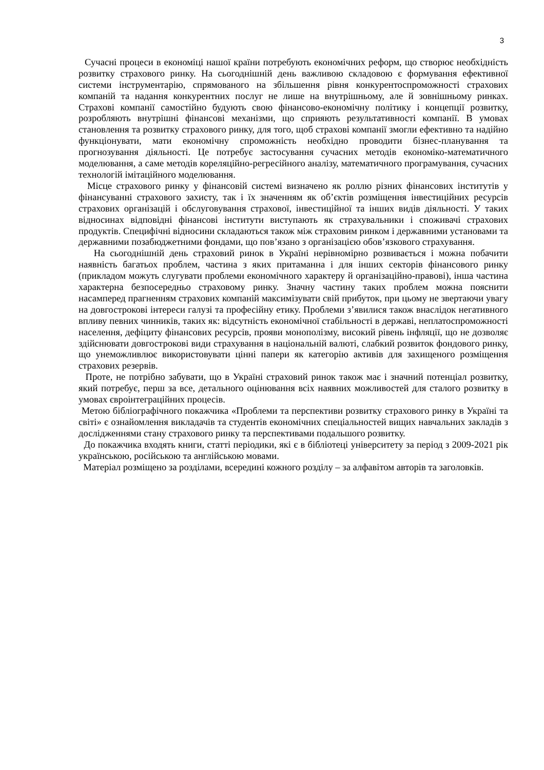3
Сучасні процеси в економіці нашої країни потребують економічних реформ, що створює необхідність розвитку страхового ринку. На сьогоднішній день важливою складовою є формування ефективної системи інструментарію, спрямованого на збільшення рівня конкурентоспроможності страхових компаній та надання конкурентних послуг не лише на внутрішньому, але й зовнішньому ринках. Страхові компанії самостійно будують свою фінансово-економічну політику і концепції розвитку, розробляють внутрішні фінансові механізми, що сприяють результативності компанії. В умовах становлення та розвитку страхового ринку, для того, щоб страхові компанії змогли ефективно та надійно функціонувати, мати економічну спроможність необхідно проводити бізнес-планування та прогнозування діяльності. Це потребує застосування сучасних методів економіко-математичного моделювання, а саме методів кореляційно-регресійного аналізу, математичного програмування, сучасних технологій імітаційного моделювання.
Місце страхового ринку у фінансовій системі визначено як роллю різних фінансових інститутів у фінансуванні страхового захисту, так і їх значенням як об’єктів розміщення інвестиційних ресурсів страхових організацій і обслуговування страхової, інвестиційної та інших видів діяльності. У таких відносинах відповідні фінансові інститути виступають як страхувальники і споживачі страхових продуктів. Специфічні відносини складаються також між страховим ринком і державними установами та державними позабюджетними фондами, що пов’язано з організацією обов’язкового страхування.
На сьогоднішній день страховий ринок в Україні нерівномірно розвивається і можна побачити наявність багатьох проблем, частина з яких притаманна і для інших секторів фінансового ринку (прикладом можуть слугувати проблеми економічного характеру й організаційно-правові), інша частина характерна безпосередньо страховому ринку. Значну частину таких проблем можна пояснити насамперед прагненням страхових компаній максимізувати свій прибуток, при цьому не звертаючи увагу на довгострокові інтереси галузі та професійну етику. Проблеми з’явилися також внаслідок негативного впливу певних чинників, таких як: відсутність економічної стабільності в державі, неплатоспроможності населення, дефіциту фінансових ресурсів, прояви монополізму, високий рівень інфляції, що не дозволяє здійснювати довгострокові види страхування в національній валюті, слабкий розвиток фондового ринку, що унеможливлює використовувати цінні папери як категорію активів для захищеного розміщення страхових резервів.
Проте, не потрібно забувати, що в Україні страховий ринок також має і значний потенціал розвитку, який потребує, перш за все, детального оцінювання всіх наявних можливостей для сталого розвитку в умовах євроінтеграційних процесів.
Метою бібліографічного покажчика «Проблеми та перспективи розвитку страхового ринку в Україні та світі» є ознайомлення викладачів та студентів економічних спеціальностей вищих навчальних закладів з дослідженнями стану страхового ринку та перспективами подальшого розвитку.
До покажчика входять книги, статті періодики, які є в бібліотеці університету за період з 2009-2021 рік українською, російською та англійською мовами.
Матеріал розміщено за розділами, всередині кожного розділу – за алфавітом авторів та заголовків.